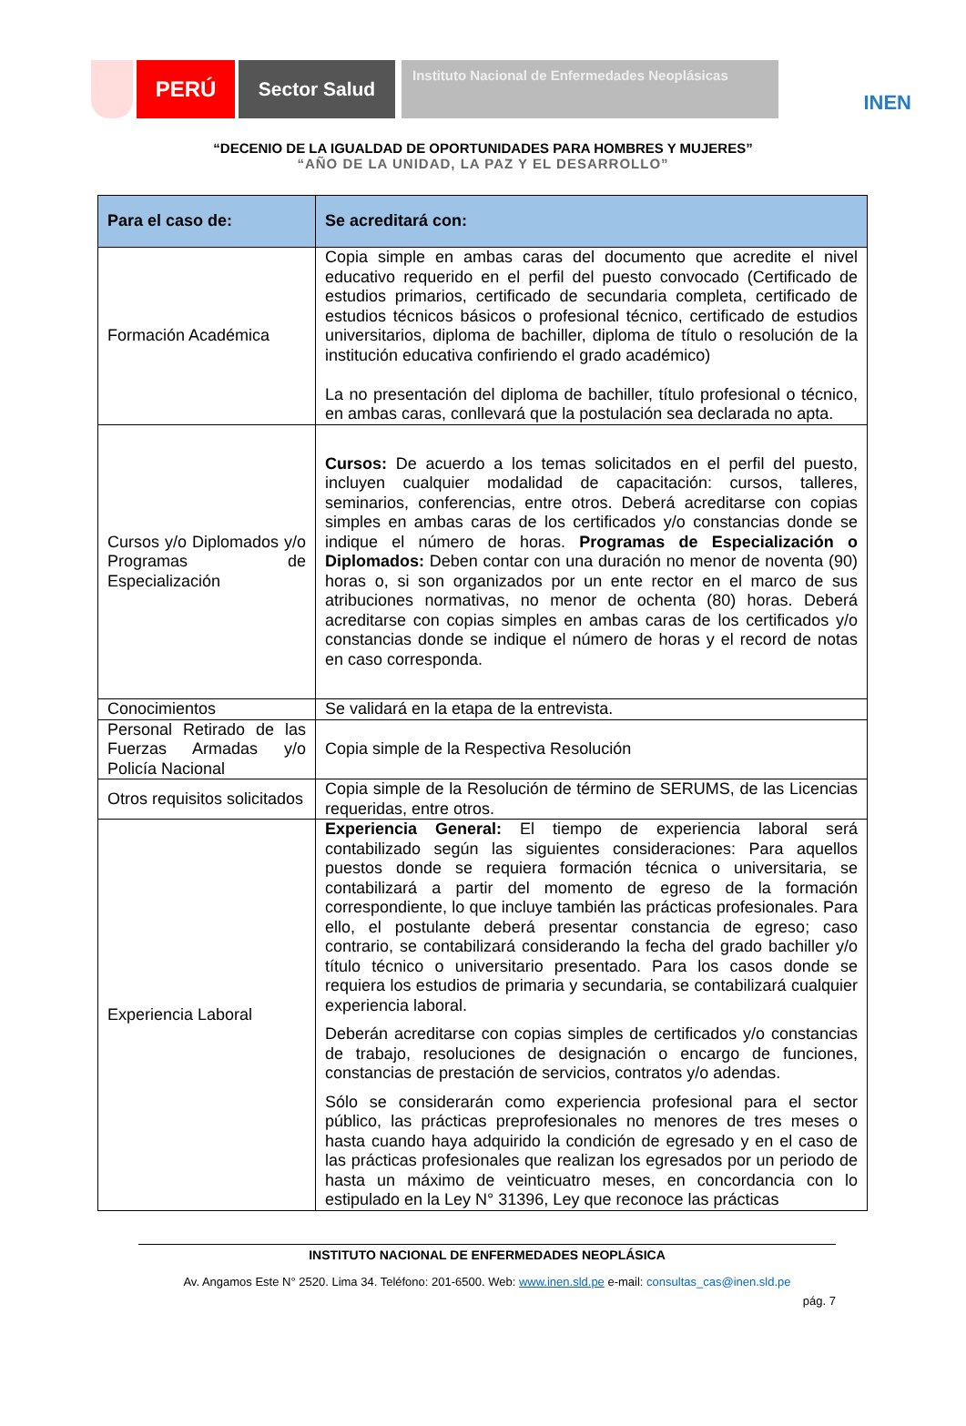PERÚ Sector Salud
Instituto Nacional de Enfermedades Neoplásicas
INEN
“DECENIO DE LA IGUALDAD DE OPORTUNIDADES PARA HOMBRES Y MUJERES”
“AÑO DE LA UNIDAD, LA PAZ Y EL DESARROLLO”
| Para el caso de: | Se acreditará con: |
| --- | --- |
| Formación Académica | Copia simple en ambas caras del documento que acredite el nivel educativo requerido en el perfil del puesto convocado (Certificado de estudios primarios, certificado de secundaria completa, certificado de estudios técnicos básicos o profesional técnico, certificado de estudios universitarios, diploma de bachiller, diploma de título o resolución de la institución educativa confiriendo el grado académico) La no presentación del diploma de bachiller, título profesional o técnico, en ambas caras, conllevará que la postulación sea declarada no apta. |
| Cursos y/o Diplomados y/o Programas de Especialización | Cursos: De acuerdo a los temas solicitados en el perfil del puesto, incluyen cualquier modalidad de capacitación: cursos, talleres, seminarios, conferencias, entre otros. Deberá acreditarse con copias simples en ambas caras de los certificados y/o constancias donde se indique el número de horas. Programas de Especialización o Diplomados: Deben contar con una duración no menor de noventa (90) horas o, si son organizados por un ente rector en el marco de sus atribuciones normativas, no menor de ochenta (80) horas. Deberá acreditarse con copias simples en ambas caras de los certificados y/o constancias donde se indique el número de horas y el record de notas en caso corresponda. |
| Conocimientos | Se validará en la etapa de la entrevista. |
| Personal Retirado de las Fuerzas Armadas y/o Policía Nacional | Copia simple de la Respectiva Resolución |
| Otros requisitos solicitados | Copia simple de la Resolución de término de SERUMS, de las Licencias requeridas, entre otros. |
| Experiencia Laboral | Experiencia General: El tiempo de experiencia laboral será contabilizado según las siguientes consideraciones: Para aquellos puestos donde se requiera formación técnica o universitaria, se contabilizará a partir del momento de egreso de la formación correspondiente, lo que incluye también las prácticas profesionales. Para ello, el postulante deberá presentar constancia de egreso; caso contrario, se contabilizará considerando la fecha del grado bachiller y/o título técnico o universitario presentado. Para los casos donde se requiera los estudios de primaria y secundaria, se contabilizará cualquier experiencia laboral. Deberán acreditarse con copias simples de certificados y/o constancias de trabajo, resoluciones de designación o encargo de funciones, constancias de prestación de servicios, contratos y/o adendas. Sólo se considerarán como experiencia profesional para el sector público, las prácticas preprofesionales no menores de tres meses o hasta cuando haya adquirido la condición de egresado y en el caso de las prácticas profesionales que realizan los egresados por un periodo de hasta un máximo de veinticuatro meses, en concordancia con lo estipulado en la Ley N° 31396, Ley que reconoce las prácticas |
INSTITUTO NACIONAL DE ENFERMEDADES NEOPLÁSICA
Av. Angamos Este N° 2520. Lima 34. Teléfono: 201-6500. Web: www.inen.sld.pe e-mail: consultas_cas@inen.sld.pe
pág. 7